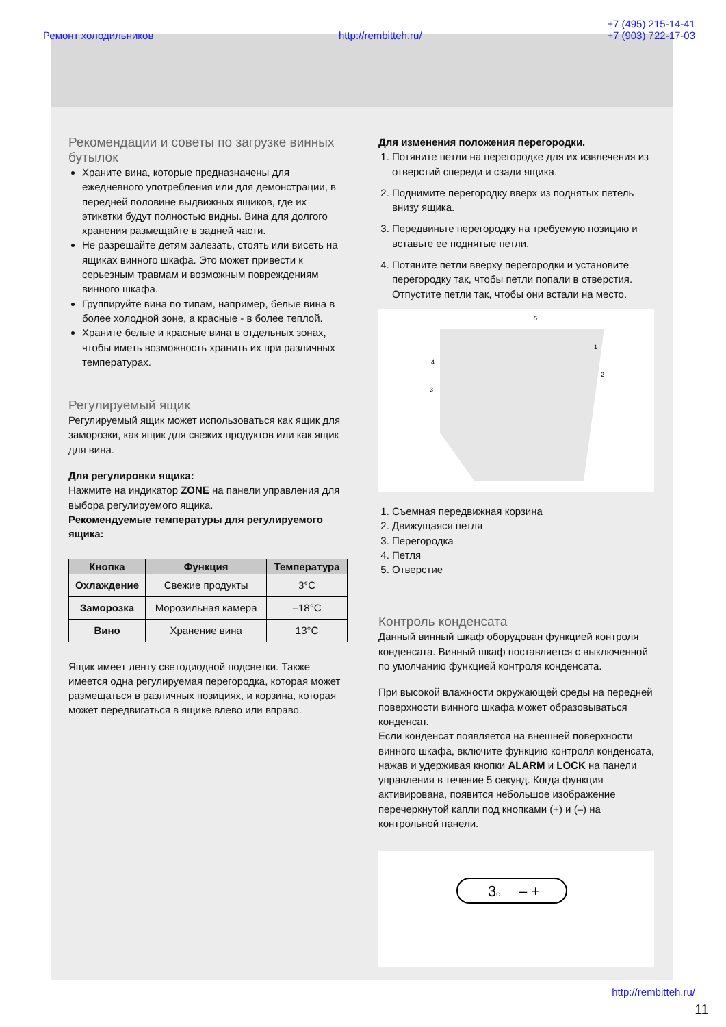Рекомендации и советы по загрузке винных бутылок
Храните вина, которые предназначены для ежедневного употребления или для демонстрации, в передней половине выдвижных ящиков, где их этикетки будут полностью видны. Вина для долгого хранения размещайте в задней части.
Не разрешайте детям залезать, стоять или висеть на ящиках винного шкафа. Это может привести к серьезным травмам и возможным повреждениям винного шкафа.
Группируйте вина по типам, например, белые вина в более холодной зоне, а красные - в более теплой.
Храните белые и красные вина в отдельных зонах, чтобы иметь возможность хранить их при различных температурах.
Регулируемый ящик
Регулируемый ящик может использоваться как ящик для заморозки, как ящик для свежих продуктов или как ящик для вина.
Для регулировки ящика:
Нажмите на индикатор ZONE на панели управления для выбора регулируемого ящика.
Рекомендуемые температуры для регулируемого ящика:
| Кнопка | Функция | Температура |
| --- | --- | --- |
| Охлаждение | Свежие продукты | 3°C |
| Заморозка | Морозильная камера | –18°C |
| Вино | Хранение вина | 13°C |
Ящик имеет ленту светодиодной подсветки. Также имеется одна регулируемая перегородка, которая может размещаться в различных позициях, и корзина, которая может передвигаться в ящике влево или вправо.
Для изменения положения перегородки.
1. Потяните петли на перегородке для их извлечения из отверстий спереди и сзади ящика.
2. Поднимите перегородку вверх из поднятых петель внизу ящика.
3. Передвиньте перегородку на требуемую позицию и вставьте ее поднятые петли.
4. Потяните петли вверху перегородки и установите перегородку так, чтобы петли попали в отверстия. Отпустите петли так, чтобы они встали на место.
5
1
2
3
4
1. Съемная передвижная корзина
2. Движущаяся петля
3. Перегородка
4. Петля
5. Отверстие
Контроль конденсата
Данный винный шкаф оборудован функцией контроля конденсата. Винный шкаф поставляется с выключенной по умолчанию функцией контроля конденсата.
При высокой влажности окружающей среды на передней поверхности винного шкафа может образовываться конденсат.
Если конденсат появляется на внешней поверхности винного шкафа, включите функцию контроля конденсата, нажав и удерживая кнопки ALARM и LOCK на панели управления в течение 5 секунд. Когда функция активирована, появится небольшое изображение перечеркнутой капли под кнопками (+) и (–) на контрольной панели.
3c
– +
Ремонт холодильников http://rembitteh.ru/ +7 (495) 215-14-41
+7 (903) 722-17-03
http://rembitteh.ru/
11